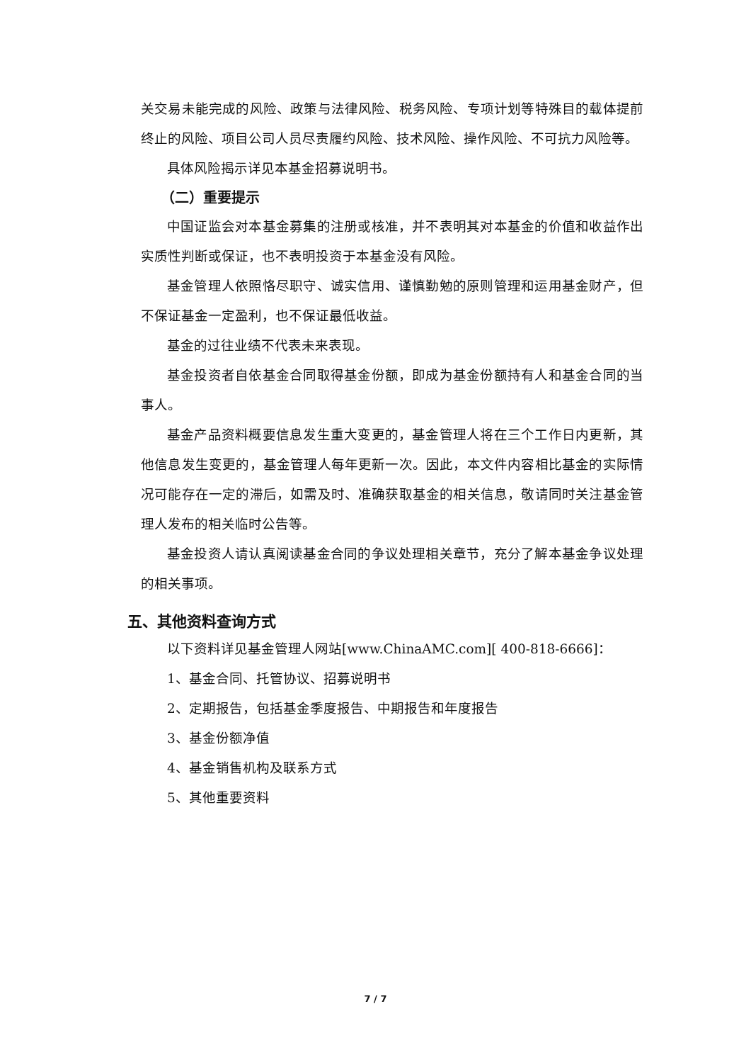关交易未能完成的风险、政策与法律风险、税务风险、专项计划等特殊目的载体提前终止的风险、项目公司人员尽责履约风险、技术风险、操作风险、不可抗力风险等。
具体风险揭示详见本基金招募说明书。
（二）重要提示
中国证监会对本基金募集的注册或核准，并不表明其对本基金的价值和收益作出实质性判断或保证，也不表明投资于本基金没有风险。
基金管理人依照恪尽职守、诚实信用、谨慎勤勉的原则管理和运用基金财产，但不保证基金一定盈利，也不保证最低收益。
基金的过往业绩不代表未来表现。
基金投资者自依基金合同取得基金份额，即成为基金份额持有人和基金合同的当事人。
基金产品资料概要信息发生重大变更的，基金管理人将在三个工作日内更新，其他信息发生变更的，基金管理人每年更新一次。因此，本文件内容相比基金的实际情况可能存在一定的滞后，如需及时、准确获取基金的相关信息，敬请同时关注基金管理人发布的相关临时公告等。
基金投资人请认真阅读基金合同的争议处理相关章节，充分了解本基金争议处理的相关事项。
五、其他资料查询方式
以下资料详见基金管理人网站[www.ChinaAMC.com][ 400-818-6666]：
1、基金合同、托管协议、招募说明书
2、定期报告，包括基金季度报告、中期报告和年度报告
3、基金份额净值
4、基金销售机构及联系方式
5、其他重要资料
7 / 7